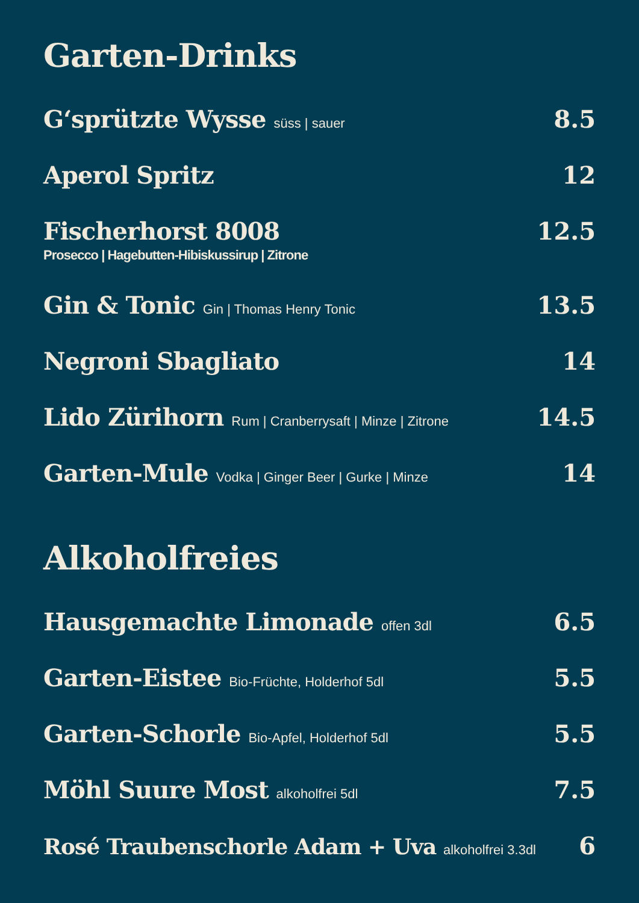Garten-Drinks
G‘sprützte Wysse süss | sauer
8.5
Aperol Spritz 12
Fischerhorst 8008
Prosecco | Hagebutten-Hibiskussirup | Zitrone
12.5
Gin & Tonic Gin | Thomas Henry Tonic
13.5
Negroni Sbagliato 14
Lido Zürihorn Rum | Cranberrysaft | Minze | Zitrone
14.5
Garten-Mule Vodka | Ginger Beer | Gurke | Minze
14
Alkoholfreies
Hausgemachte Limonade offen 3dl
6.5
Garten-Eistee Bio-Früchte, Holderhof 5dl
5.5
Garten-Schorle Bio-Apfel, Holderhof 5dl
5.5
Möhl Suure Most alkoholfrei 5dl
7.5
Rosé Traubenschorle Adam + Uva alkoholfrei 3.3dl
6